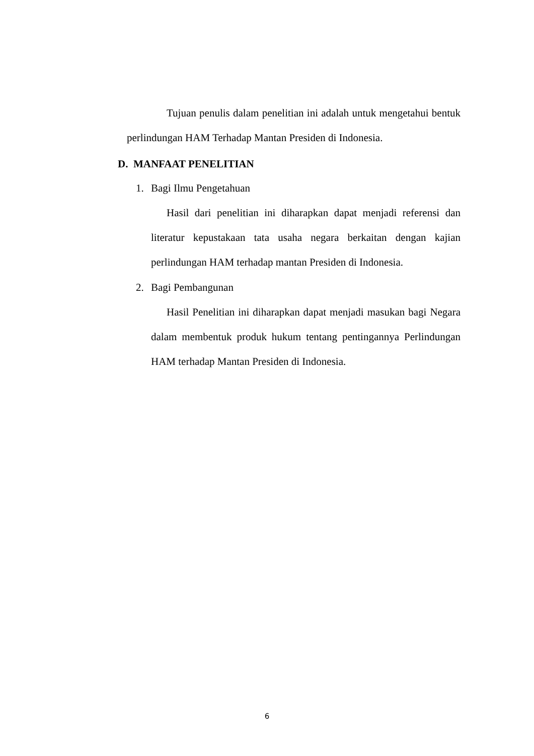Tujuan penulis dalam penelitian ini adalah untuk mengetahui bentuk perlindungan HAM Terhadap Mantan Presiden di Indonesia.
D. MANFAAT PENELITIAN
1. Bagi Ilmu Pengetahuan
Hasil dari penelitian ini diharapkan dapat menjadi referensi dan literatur kepustakaan tata usaha negara berkaitan dengan kajian perlindungan HAM terhadap mantan Presiden di Indonesia.
2. Bagi Pembangunan
Hasil Penelitian ini diharapkan dapat menjadi masukan bagi Negara dalam membentuk produk hukum tentang pentingannya Perlindungan HAM terhadap Mantan Presiden di Indonesia.
6